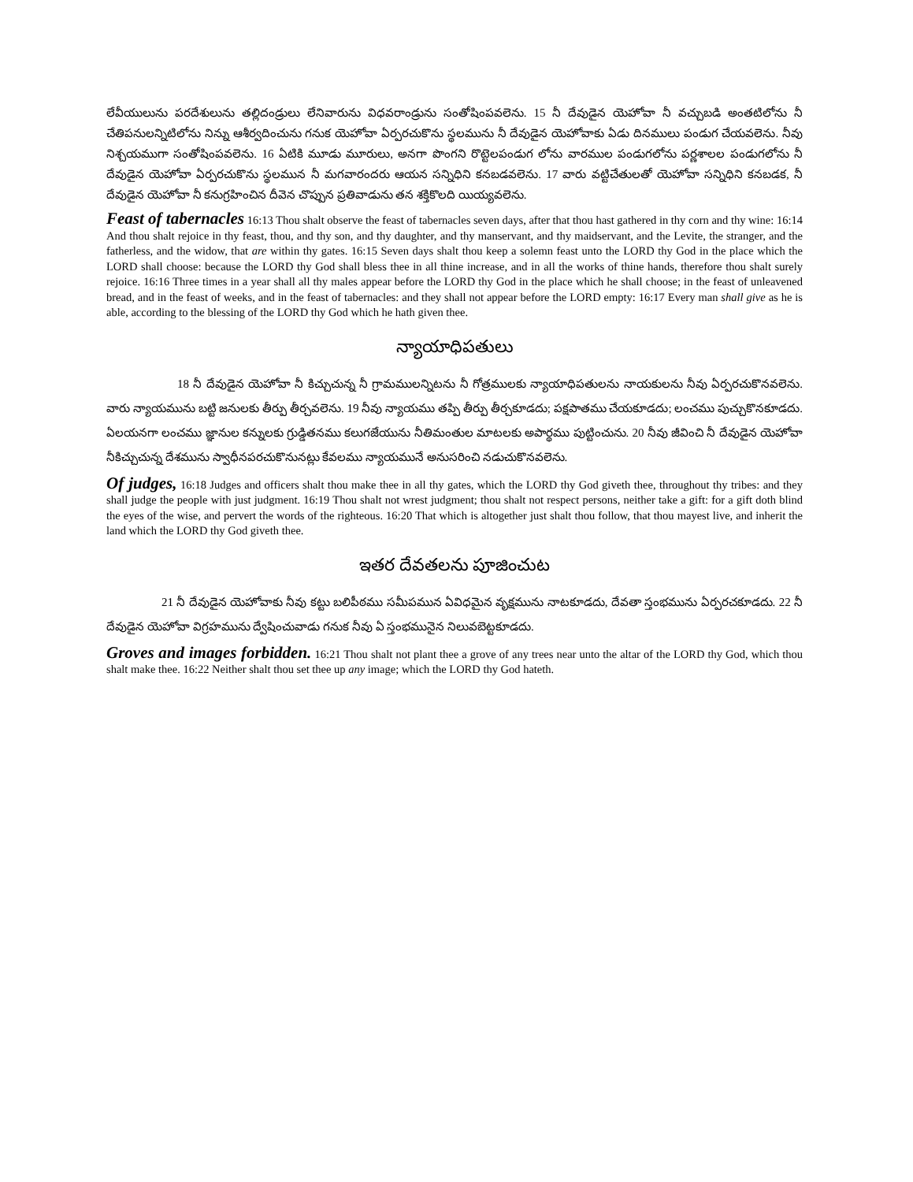లేవీయులును పరదేశులును తల్లిదండ్రులు లేనివారును విధవరాండ్రును సంతోషింపవలెను. 15 నీ దేవుడైన యెహోవా నీ వచ్చుబడి అంతటిలోను నీ చేతిపనులన్నిటిలోను నిన్ను ఆశీర్వదించును గనుక యెహోవా ఏర్పరచుకొను స్థలమును నీ దేవుడైన యెహోవాకు ఏడు దినములు పండుగ చేయవలెను. నీవు నిశ్చయముగా సంతోషింపవలెను. 16 ఏటికి మూడు మూరులు, అనగా పొంగని రొట్టెలపండుగ లోను వారముల పండుగలోను పర్ణశాలల పండుగలోను నీ దేవుడైన యెహోవా ఏర్పరచుకొను స్థలమున నీ మగవారందరు ఆయన సన్నిధిని కనబడవలెను. 17 వారు వట్టిచేతులతో యెహోవా సన్నిధిని కనబడక, నీ దేవుడైన యెహోవా నీ కనుగ్రహించిన దీవెన చొప్పున ప్రతివాడును తన శక్తికొలది యియ్యవలెను.
Feast of tabernacles 16:13 Thou shalt observe the feast of tabernacles seven days, after that thou hast gathered in thy corn and thy wine: 16:14 And thou shalt rejoice in thy feast, thou, and thy son, and thy daughter, and thy manservant, and thy maidservant, and the Levite, the stranger, and the fatherless, and the widow, that are within thy gates. 16:15 Seven days shalt thou keep a solemn feast unto the LORD thy God in the place which the LORD shall choose: because the LORD thy God shall bless thee in all thine increase, and in all the works of thine hands, therefore thou shalt surely rejoice. 16:16 Three times in a year shall all thy males appear before the LORD thy God in the place which he shall choose; in the feast of unleavened bread, and in the feast of weeks, and in the feast of tabernacles: and they shall not appear before the LORD empty: 16:17 Every man shall give as he is able, according to the blessing of the LORD thy God which he hath given thee.
న్యాయాధిపతులు
18 నీ దేవుడైన యెహోవా నీ కిచ్చుచున్న నీ గ్రామములన్నిటను నీ గోత్రములకు న్యాయాధిపతులను నాయకులను నీవు ఏర్పరచుకొనవలెను. వారు న్యాయమును బట్టి జనులకు తీర్పు తీర్చవలెను. 19 నీవు న్యాయము తప్పి తీర్పు తీర్చకూడదు; పక్షపాతము చేయకూడదు; లంచము పుచ్చుకొనకూడదు. ఏలయనగా లంచము జ్ఞానుల కన్నులకు గ్రుడ్డితనము కలుగజేయును నీతిమంతుల మాటలకు అపార్థము పుట్టించును. 20 నీవు జీవించి నీ దేవుడైన యెహోవా నీకిచ్చుచున్న దేశమును స్వాధీనపరచుకొనునట్లు కేవలము న్యాయమునే అనుసరించి నడుచుకొనవలెను.
Of judges, 16:18 Judges and officers shalt thou make thee in all thy gates, which the LORD thy God giveth thee, throughout thy tribes: and they shall judge the people with just judgment. 16:19 Thou shalt not wrest judgment; thou shalt not respect persons, neither take a gift: for a gift doth blind the eyes of the wise, and pervert the words of the righteous. 16:20 That which is altogether just shalt thou follow, that thou mayest live, and inherit the land which the LORD thy God giveth thee.
ఇతర దేవతలను పూజించుట
21 నీ దేవుడైన యెహోవాకు నీవు కట్టు బలిపీఠము సమీపమున ఏవిధమైన వృక్షమును నాటకూడదు, దేవతా స్తంభమును ఏర్పరచకూడదు. 22 నీ దేవుడైన యెహోవా విగ్రహమును ద్వేషించువాడు గనుక నీవు ఏ స్తంభమునైన నిలువబెట్టకూడదు.
Groves and images forbidden. 16:21 Thou shalt not plant thee a grove of any trees near unto the altar of the LORD thy God, which thou shalt make thee. 16:22 Neither shalt thou set thee up any image; which the LORD thy God hateth.